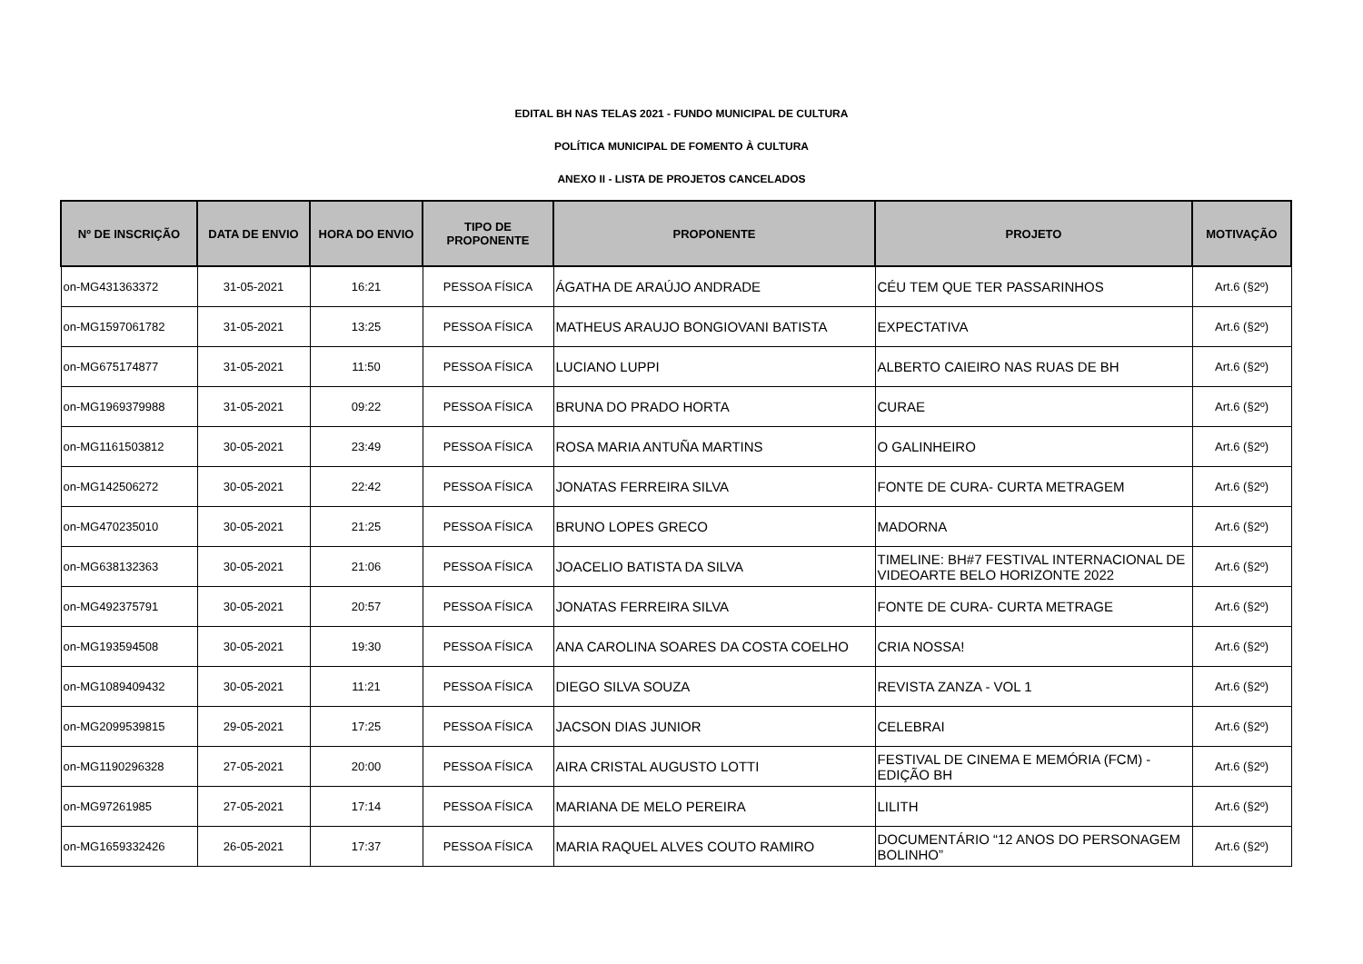EDITAL BH NAS TELAS 2021 - FUNDO MUNICIPAL DE CULTURA
POLÍTICA MUNICIPAL DE FOMENTO À CULTURA
ANEXO II - LISTA DE PROJETOS CANCELADOS
| Nº DE INSCRIÇÃO | DATA DE ENVIO | HORA DO ENVIO | TIPO DE PROPONENTE | PROPONENTE | PROJETO | MOTIVAÇÃO |
| --- | --- | --- | --- | --- | --- | --- |
| on-MG431363372 | 31-05-2021 | 16:21 | PESSOA FÍSICA | ÁGATHA DE ARAÚJO ANDRADE | CÉU TEM QUE TER PASSARINHOS | Art.6 (§2º) |
| on-MG1597061782 | 31-05-2021 | 13:25 | PESSOA FÍSICA | MATHEUS ARAUJO BONGIOVANI BATISTA | EXPECTATIVA | Art.6 (§2º) |
| on-MG675174877 | 31-05-2021 | 11:50 | PESSOA FÍSICA | LUCIANO LUPPI | ALBERTO CAIEIRO NAS RUAS DE BH | Art.6 (§2º) |
| on-MG1969379988 | 31-05-2021 | 09:22 | PESSOA FÍSICA | BRUNA DO PRADO HORTA | CURAE | Art.6 (§2º) |
| on-MG1161503812 | 30-05-2021 | 23:49 | PESSOA FÍSICA | ROSA MARIA ANTUÑA MARTINS | O GALINHEIRO | Art.6 (§2º) |
| on-MG142506272 | 30-05-2021 | 22:42 | PESSOA FÍSICA | JONATAS FERREIRA SILVA | FONTE DE CURA- CURTA METRAGEM | Art.6 (§2º) |
| on-MG470235010 | 30-05-2021 | 21:25 | PESSOA FÍSICA | BRUNO LOPES GRECO | MADORNA | Art.6 (§2º) |
| on-MG638132363 | 30-05-2021 | 21:06 | PESSOA FÍSICA | JOACELIO BATISTA DA SILVA | TIMELINE: BH#7 FESTIVAL INTERNACIONAL DE VIDEOARTE BELO HORIZONTE 2022 | Art.6 (§2º) |
| on-MG492375791 | 30-05-2021 | 20:57 | PESSOA FÍSICA | JONATAS FERREIRA SILVA | FONTE DE CURA- CURTA METRAGE | Art.6 (§2º) |
| on-MG193594508 | 30-05-2021 | 19:30 | PESSOA FÍSICA | ANA CAROLINA SOARES DA COSTA COELHO | CRIA NOSSA! | Art.6 (§2º) |
| on-MG1089409432 | 30-05-2021 | 11:21 | PESSOA FÍSICA | DIEGO SILVA SOUZA | REVISTA ZANZA - VOL 1 | Art.6 (§2º) |
| on-MG2099539815 | 29-05-2021 | 17:25 | PESSOA FÍSICA | JACSON DIAS JUNIOR | CELEBRAI | Art.6 (§2º) |
| on-MG1190296328 | 27-05-2021 | 20:00 | PESSOA FÍSICA | AIRA CRISTAL AUGUSTO LOTTI | FESTIVAL DE CINEMA E MEMÓRIA (FCM) - EDIÇÃO BH | Art.6 (§2º) |
| on-MG97261985 | 27-05-2021 | 17:14 | PESSOA FÍSICA | MARIANA DE MELO PEREIRA | LILITH | Art.6 (§2º) |
| on-MG1659332426 | 26-05-2021 | 17:37 | PESSOA FÍSICA | MARIA RAQUEL ALVES COUTO RAMIRO | DOCUMENTÁRIO “12 ANOS DO PERSONAGEM BOLINHO” | Art.6 (§2º) |